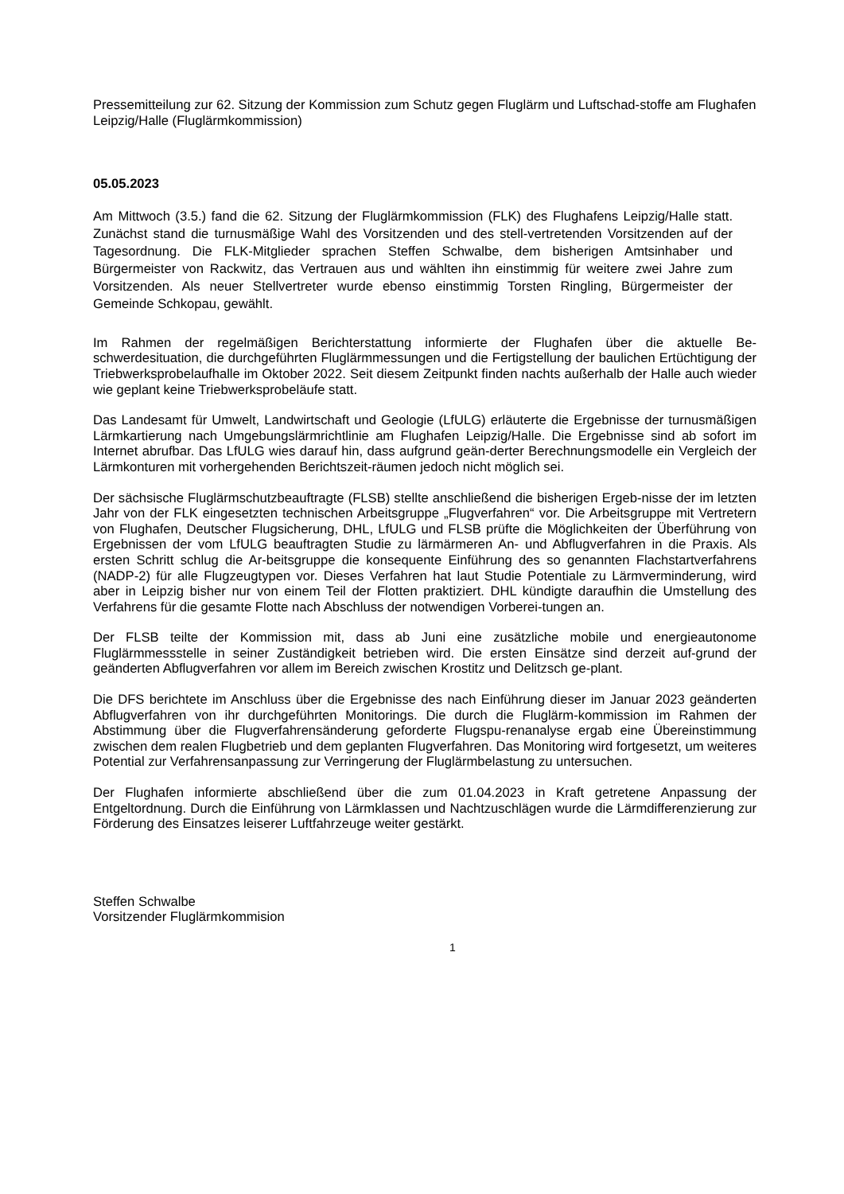Pressemitteilung zur 62. Sitzung der Kommission zum Schutz gegen Fluglärm und Luftschad-stoffe am Flughafen Leipzig/Halle (Fluglärmkommission)
05.05.2023
Am Mittwoch (3.5.) fand die 62. Sitzung der Fluglärmkommission (FLK) des Flughafens Leipzig/Halle statt. Zunächst stand die turnusmäßige Wahl des Vorsitzenden und des stell-vertretenden Vorsitzenden auf der Tagesordnung. Die FLK-Mitglieder sprachen Steffen Schwalbe, dem bisherigen Amtsinhaber und Bürgermeister von Rackwitz, das Vertrauen aus und wählten ihn einstimmig für weitere zwei Jahre zum Vorsitzenden. Als neuer Stellvertreter wurde ebenso einstimmig Torsten Ringling, Bürgermeister der Gemeinde Schkopau, gewählt.
Im Rahmen der regelmäßigen Berichterstattung informierte der Flughafen über die aktuelle Be-schwerdesituation, die durchgeführten Fluglärmmessungen und die Fertigstellung der baulichen Ertüchtigung der Triebwerksprobelaufhalle im Oktober 2022. Seit diesem Zeitpunkt finden nachts außerhalb der Halle auch wieder wie geplant keine Triebwerksprobeläufe statt.
Das Landesamt für Umwelt, Landwirtschaft und Geologie (LfULG) erläuterte die Ergebnisse der turnusmäßigen Lärmkartierung nach Umgebungslärmrichtlinie am Flughafen Leipzig/Halle. Die Ergebnisse sind ab sofort im Internet abrufbar. Das LfULG wies darauf hin, dass aufgrund geän-derter Berechnungsmodelle ein Vergleich der Lärmkonturen mit vorhergehenden Berichtszeit-räumen jedoch nicht möglich sei.
Der sächsische Fluglärmschutzbeauftragte (FLSB) stellte anschließend die bisherigen Ergeb-nisse der im letzten Jahr von der FLK eingesetzten technischen Arbeitsgruppe „Flugverfahren“ vor. Die Arbeitsgruppe mit Vertretern von Flughafen, Deutscher Flugsicherung, DHL, LfULG und FLSB prüfte die Möglichkeiten der Überführung von Ergebnissen der vom LfULG beauftragten Studie zu lärmärmeren An- und Abflugverfahren in die Praxis. Als ersten Schritt schlug die Ar-beitsgruppe die konsequente Einführung des so genannten Flachstartverfahrens (NADP-2) für alle Flugzeugtypen vor. Dieses Verfahren hat laut Studie Potentiale zu Lärmverminderung, wird aber in Leipzig bisher nur von einem Teil der Flotten praktiziert. DHL kündigte daraufhin die Umstellung des Verfahrens für die gesamte Flotte nach Abschluss der notwendigen Vorberei-tungen an.
Der FLSB teilte der Kommission mit, dass ab Juni eine zusätzliche mobile und energieautonome Fluglärmmessstelle in seiner Zuständigkeit betrieben wird. Die ersten Einsätze sind derzeit auf-grund der geänderten Abflugverfahren vor allem im Bereich zwischen Krostitz und Delitzsch ge-plant.
Die DFS berichtete im Anschluss über die Ergebnisse des nach Einführung dieser im Januar 2023 geänderten Abflugverfahren von ihr durchgeführten Monitorings. Die durch die Fluglärm-kommission im Rahmen der Abstimmung über die Flugverfahrensänderung geforderte Flugspu-renanalyse ergab eine Übereinstimmung zwischen dem realen Flugbetrieb und dem geplanten Flugverfahren. Das Monitoring wird fortgesetzt, um weiteres Potential zur Verfahrensanpassung zur Verringerung der Fluglärmbelastung zu untersuchen.
Der Flughafen informierte abschließend über die zum 01.04.2023 in Kraft getretene Anpassung der Entgeltordnung. Durch die Einführung von Lärmklassen und Nachtzuschlägen wurde die Lärmdifferenzierung zur Förderung des Einsatzes leiserer Luftfahrzeuge weiter gestärkt.
Steffen Schwalbe
Vorsitzender Fluglärmkommision
1